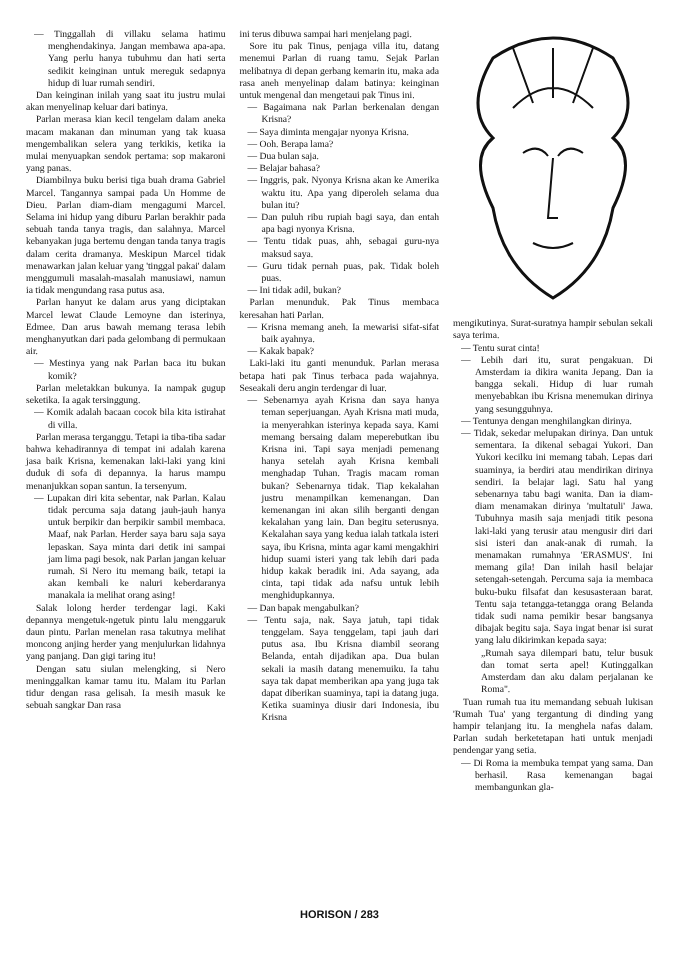— Tinggallah di villaku selama hatimu menghendakinya. Jangan membawa apa-apa. Yang perlu hanya tubuhmu dan hati serta sedikit keinginan untuk mereguk sedapnya hidup di luar rumah sendiri.
Dan keinginan inilah yang saat itu justru mulai akan menyelinap keluar dari batinya.
Parlan merasa kian kecil tengelam dalam aneka macam makanan dan minuman yang tak kuasa mengembalikan selera yang terkikis, ketika ia mulai menyuapkan sendok pertama: sop makaroni yang panas.
Diambilnya buku berisi tiga buah drama Gabriel Marcel. Tangannya sampai pada Un Homme de Dieu. Parlan diam-diam mengagumi Marcel. Selama ini hidup yang diburu Parlan berakhir pada sebuah tanda tanya tragis, dan salahnya. Marcel kebanyakan juga bertemu dengan tanda tanya tragis dalam cerita dramanya. Meskipun Marcel tidak menawarkan jalan keluar yang 'tinggal pakai' dalam menggumuli masalah-masalah manusiawi, namun ia tidak mengundang rasa putus asa.
Parlan hanyut ke dalam arus yang diciptakan Marcel lewat Claude Lemoyne dan isterinya, Edmee. Dan arus bawah memang terasa lebih menghanyutkan dari pada gelombang di permukaan air.
— Mestinya yang nak Parlan baca itu bukan komik?
Parlan meletakkan bukunya. Ia nampak gugup seketika. Ia agak tersinggung.
— Komik adalah bacaan cocok bila kita istirahat di villa.
Parlan merasa terganggu. Tetapi ia tiba-tiba sadar bahwa kehadirannya di tempat ini adalah karena jasa baik Krisna, kemenakan laki-laki yang kini duduk di sofa di depannya. Ia harus mampu menanjukkan sopan santun. Ia tersenyum.
— Lupakan diri kita sebentar, nak Parlan. Kalau tidak percuma saja datang jauh-jauh hanya untuk berpikir dan berpikir sambil membaca. Maaf, nak Parlan. Herder saya baru saja saya lepaskan. Saya minta dari detik ini sampai jam lima pagi besok, nak Parlan jangan keluar rumah. Si Nero itu memang baik, tetapi ia akan kembali ke naluri keberdaranya manakala ia melihat orang asing!
Salak lolong herder terdengar lagi. Kaki depannya mengetuk-ngetuk pintu lalu menggaruk daun pintu. Parlan menelan rasa takutnya melihat moncong anjing herder yang menjulurkan lidahnya yang panjang. Dan gigi taring itu!
Dengan satu siulan melengking, si Nero meninggalkan kamar tamu itu. Malam itu Parlan tidur dengan rasa gelisah. Ia mesih masuk ke sebuah sangkar Dan rasa
ini terus dibuwa sampai hari menjelang pagi.
Sore itu pak Tinus, penjaga villa itu, datang menemui Parlan di ruang tamu. Sejak Parlan melibatnya di depan gerbang kemarin itu, maka ada rasa aneh menyelinap dalam batinya: keinginan untuk mengenal dan mengetaui pak Tinus ini.
— Bagaimana nak Parlan berkenalan dengan Krisna?
— Saya diminta mengajar nyonya Krisna.
— Ooh. Berapa lama?
— Dua bulan saja.
— Belajar bahasa?
— Inggris, pak. Nyonya Krisna akan ke Amerika waktu itu. Apa yang diperoleh selama dua bulan itu?
— Dan puluh ribu rupiah bagi saya, dan entah apa bagi nyonya Krisna.
— Tentu tidak puas, ahh, sebagai guru-nya maksud saya.
— Guru tidak pernah puas, pak. Tidak boleh puas.
— Ini tidak adil, bukan?
Parlan menunduk. Pak Tinus membaca keresahan hati Parlan.
— Krisna memang aneh. Ia mewarisi sifat-sifat baik ayahnya.
— Kakak bapak?
Laki-laki itu ganti menunduk. Parlan merasa betapa hati pak Tinus terbaca pada wajahnya. Seseakali deru angin terdengar di luar.
— Sebenarnya ayah Krisna dan saya hanya teman seperjuangan. Ayah Krisna mati muda, ia menyerahkan isterinya kepada saya. Kami memang bersaing dalam meperebutkan ibu Krisna ini. Tapi saya menjadi pemenang hanya setelah ayah Krisna kembali menghadap Tuhan. Tragis macam roman bukan? Sebenarnya tidak. Tiap kekalahan justru menampilkan kemenangan. Dan kemenangan ini akan silih berganti dengan kekalahan yang lain. Dan begitu seterusnya. Kekalahan saya yang kedua ialah tatkala isteri saya, ibu Krisna, minta agar kami mengakhiri hidup suami isteri yang tak lebih dari pada hidup kakak beradik ini. Ada sayang, ada cinta, tapi tidak ada nafsu untuk lebih menghidupkannya.
— Dan bapak mengabulkan?
— Tentu saja, nak. Saya jatuh, tapi tidak tenggelam. Saya tenggelam, tapi jauh dari putus asa. Ibu Krisna diambil seorang Belanda, entah dijadikan apa. Dua bulan sekali ia masih datang menemuiku. Ia tahu saya tak dapat memberikan apa yang juga tak dapat diberikan suaminya, tapi ia datang juga. Ketika suaminya diusir dari Indonesia, ibu Krisna
mengikutinya. Surat-suratnya hampir sebulan sekali saya terima.
— Tentu surat cinta!
— Lebih dari itu, surat pengakuan. Di Amsterdam ia dikira wanita Jepang. Dan ia bangga sekali. Hidup di luar rumah menyebabkan ibu Krisna menemukan dirinya yang sesungguhnya.
— Tentunya dengan menghilangkan dirinya.
— Tidak, sekedar melupakan dirinya. Dan untuk sementara. Ia dikenal sebagai Yukori. Dan Yukori kecilku ini memang tabah. Lepas dari suaminya, ia berdiri atau mendirikan dirinya sendiri. Ia belajar lagi. Satu hal yang sebenarnya tabu bagi wanita. Dan ia diam-diam menamakan dirinya 'multatuli' Jawa. Tubuhnya masih saja menjadi titik pesona laki-laki yang terusir atau mengusir diri dari sisi isteri dan anak-anak di rumah. Ia menamakan rumahnya 'ERASMUS'. Ini memang gila! Dan inilah hasil belajar setengah-setengah. Percuma saja ia membaca buku-buku filsafat dan kesusasteraan barat. Tentu saja tetangga-tetangga orang Belanda tidak sudi nama pemikir besar bangsanya dibajak begitu saja. Saya ingat benar isi surat yang lalu dikirimkan kepada saya:
„Rumah saya dilempari batu, telur busuk dan tomat serta apel! Kutinggalkan Amsterdam dan aku dalam perjalanan ke Roma".
Tuan rumah tua itu memandang sebuah lukisan 'Rumah Tua' yang tergantung di dinding yang hampir telanjang itu. Ia menghela nafas dalam. Parlan sudah berketetapan hati untuk menjadi pendengar yang setia.
— Di Roma ia membuka tempat yang sama. Dan berhasil. Rasa kemenangan bagai membangunkan gla-
HORISON / 283